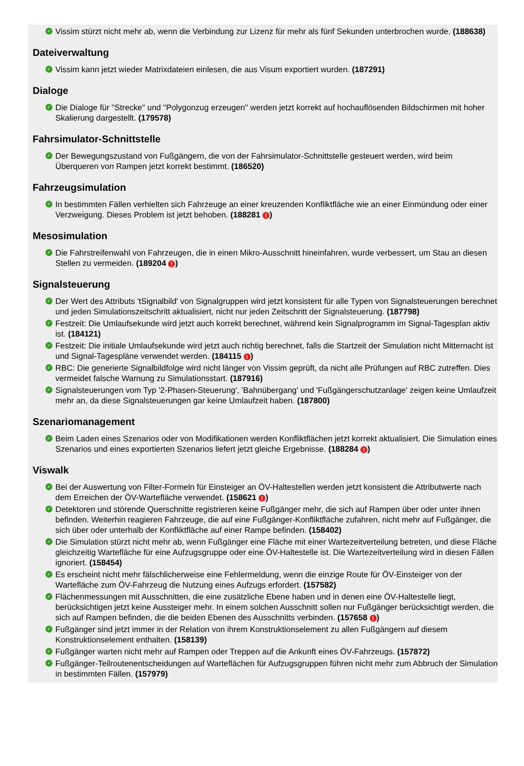✓ Vissim stürzt nicht mehr ab, wenn die Verbindung zur Lizenz für mehr als fünf Sekunden unterbrochen wurde. (188638)
Dateiverwaltung
✓ Vissim kann jetzt wieder Matrixdateien einlesen, die aus Visum exportiert wurden. (187291)
Dialoge
✓ Die Dialoge für "Strecke" und "Polygonzug erzeugen" werden jetzt korrekt auf hochauflösenden Bildschirmen mit hoher Skalierung dargestellt. (179578)
Fahrsimulator-Schnittstelle
✓ Der Bewegungszustand von Fußgängern, die von der Fahrsimulator-Schnittstelle gesteuert werden, wird beim Überqueren von Rampen jetzt korrekt bestimmt. (186520)
Fahrzeugsimulation
✓ In bestimmten Fällen verhielten sich Fahrzeuge an einer kreuzenden Konfliktfläche wie an einer Einmündung oder einer Verzweigung. Dieses Problem ist jetzt behoben. (188281 !)
Mesosimulation
✓ Die Fahrstreifenwahl von Fahrzeugen, die in einen Mikro-Ausschnitt hineinfahren, wurde verbessert, um Stau an diesen Stellen zu vermeiden. (189204 !)
Signalsteuerung
✓ Der Wert des Attributs 'tSignalbild' von Signalgruppen wird jetzt konsistent für alle Typen von Signalsteuerungen berechnet und jeden Simulationszeitschritt aktualisiert, nicht nur jeden Zeitschritt der Signalsteuerung. (187798)
✓ Festzeit: Die Umlaufsekunde wird jetzt auch korrekt berechnet, während kein Signalprogramm im Signal-Tagesplan aktiv ist. (184121)
✓ Festzeit: Die initiale Umlaufsekunde wird jetzt auch richtig berechnet, falls die Startzeit der Simulation nicht Mitternacht ist und Signal-Tagespläne verwendet werden. (184115 !)
✓ RBC: Die generierte Signalbildfolge wird nicht länger von Vissim geprüft, da nicht alle Prüfungen auf RBC zutreffen. Dies vermeidet falsche Warnung zu Simulationsstart. (187916)
✓ Signalsteuerungen vom Typ '2-Phasen-Steuerung', 'Bahnübergang' und 'Fußgängerschutzanlage' zeigen keine Umlaufzeit mehr an, da diese Signalsteuerungen gar keine Umlaufzeit haben. (187800)
Szenariomanagement
✓ Beim Laden eines Szenarios oder von Modifikationen werden Konfliktflächen jetzt korrekt aktualisiert. Die Simulation eines Szenarios und eines exportierten Szenarios liefert jetzt gleiche Ergebnisse. (188284 !)
Viswalk
✓ Bei der Auswertung von Filter-Formeln für Einsteiger an ÖV-Haltestellen werden jetzt konsistent die Attributwerte nach dem Erreichen der ÖV-Wartefläche verwendet. (158621 !)
✓ Detektoren und störende Querschnitte registrieren keine Fußgänger mehr, die sich auf Rampen über oder unter ihnen befinden. Weiterhin reagieren Fahrzeuge, die auf eine Fußgänger-Konfliktfläche zufahren, nicht mehr auf Fußgänger, die sich über oder unterhalb der Konfliktfläche auf einer Rampe befinden. (158402)
✓ Die Simulation stürzt nicht mehr ab, wenn Fußgänger eine Fläche mit einer Wartezeitverteilung betreten, und diese Fläche gleichzeitig Wartefläche für eine Aufzugsgruppe oder eine ÖV-Haltestelle ist. Die Wartezeitverteilung wird in diesen Fällen ignoriert. (158454)
✓ Es erscheint nicht mehr fälschlicherweise eine Fehlermeldung, wenn die einzige Route für ÖV-Einsteiger von der Wartefläche zum ÖV-Fahrzeug die Nutzung eines Aufzugs erfordert. (157582)
✓ Flächenmessungen mit Ausschnitten, die eine zusätzliche Ebene haben und in denen eine ÖV-Haltestelle liegt, berücksichtigen jetzt keine Aussteiger mehr. In einem solchen Ausschnitt sollen nur Fußgänger berücksichtigt werden, die sich auf Rampen befinden, die die beiden Ebenen des Ausschnitts verbinden. (157658 !)
✓ Fußgänger sind jetzt immer in der Relation von ihrem Konstruktionselement zu allen Fußgängern auf diesem Konstruktionselement enthalten. (158139)
✓ Fußgänger warten nicht mehr auf Rampen oder Treppen auf die Ankunft eines ÖV-Fahrzeugs. (157872)
✓ Fußgänger-Teilroutenentscheidungen auf Warteflächen für Aufzugsgruppen führen nicht mehr zum Abbruch der Simulation in bestimmten Fällen. (157979)